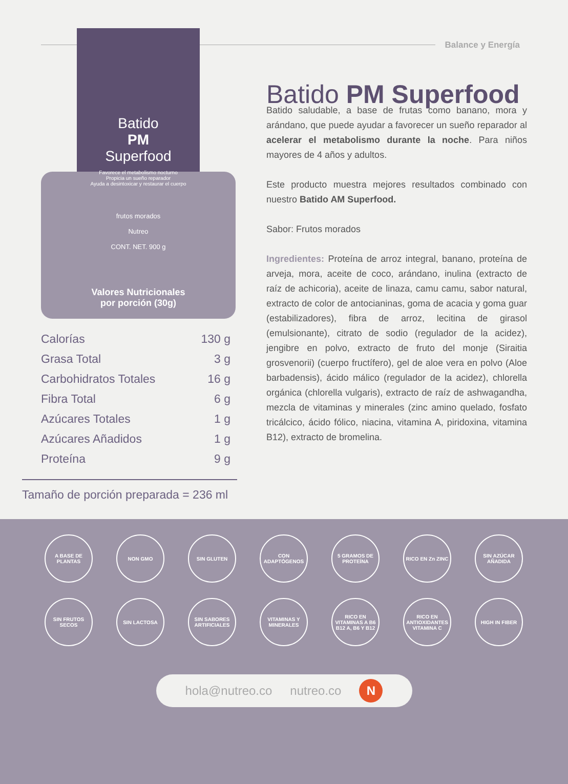Balance y Energía
Batido
PM
Superfood
Favorece el metabolismo nocturno
Propicia un sueño reparador
Ayuda a desintoxicar y restaurar el cuerpo
frutos morados
Nutreo
CONT. NET. 900 g
Valores Nutricionales
por porción (30g)
| Calorías | 130 g |
| Grasa Total | 3 g |
| Carbohidratos Totales | 16 g |
| Fibra Total | 6 g |
| Azúcares Totales | 1 g |
| Azúcares Añadidos | 1 g |
| Proteína | 9 g |
Tamaño de porción preparada = 236 ml
Batido PM Superfood
Batido saludable, a base de frutas como banano, mora y arándano, que puede ayudar a favorecer un sueño reparador al acelerar el metabolismo durante la noche. Para niños mayores de 4 años y adultos.
Este producto muestra mejores resultados combinado con nuestro Batido AM Superfood.
Sabor: Frutos morados
Ingredientes: Proteína de arroz integral, banano, proteína de arveja, mora, aceite de coco, arándano, inulina (extracto de raíz de achicoria), aceite de linaza, camu camu, sabor natural, extracto de color de antocianinas, goma de acacia y goma guar (estabilizadores), fibra de arroz, lecitina de girasol (emulsionante), citrato de sodio (regulador de la acidez), jengibre en polvo, extracto de fruto del monje (Siraitia grosvenorii) (cuerpo fructífero), gel de aloe vera en polvo (Aloe barbadensis), ácido málico (regulador de la acidez), chlorella orgánica (chlorella vulgaris), extracto de raíz de ashwagandha, mezcla de vitaminas y minerales (zinc amino quelado, fosfato tricálcico, ácido fólico, niacina, vitamina A, piridoxina, vitamina B12), extracto de bromelina.
A BASE DE PLANTAS
NON GMO
SIN GLUTEN
CON ADAPTÓGENOS
5 GRAMOS DE PROTEÍNA
RICO EN Zn ZINC
SIN AZÚCAR AÑADIDA
SIN FRUTOS SECOS
SIN LACTOSA
SIN SABORES ARTIFICIALES
VITAMINAS Y MINERALES
RICO EN VITAMINAS A B6 B12 A, B6 Y B12
RICO EN ANTIOXIDANTES VITAMINA C
HIGH IN FIBER
hola@nutreo.co nutreo.co N